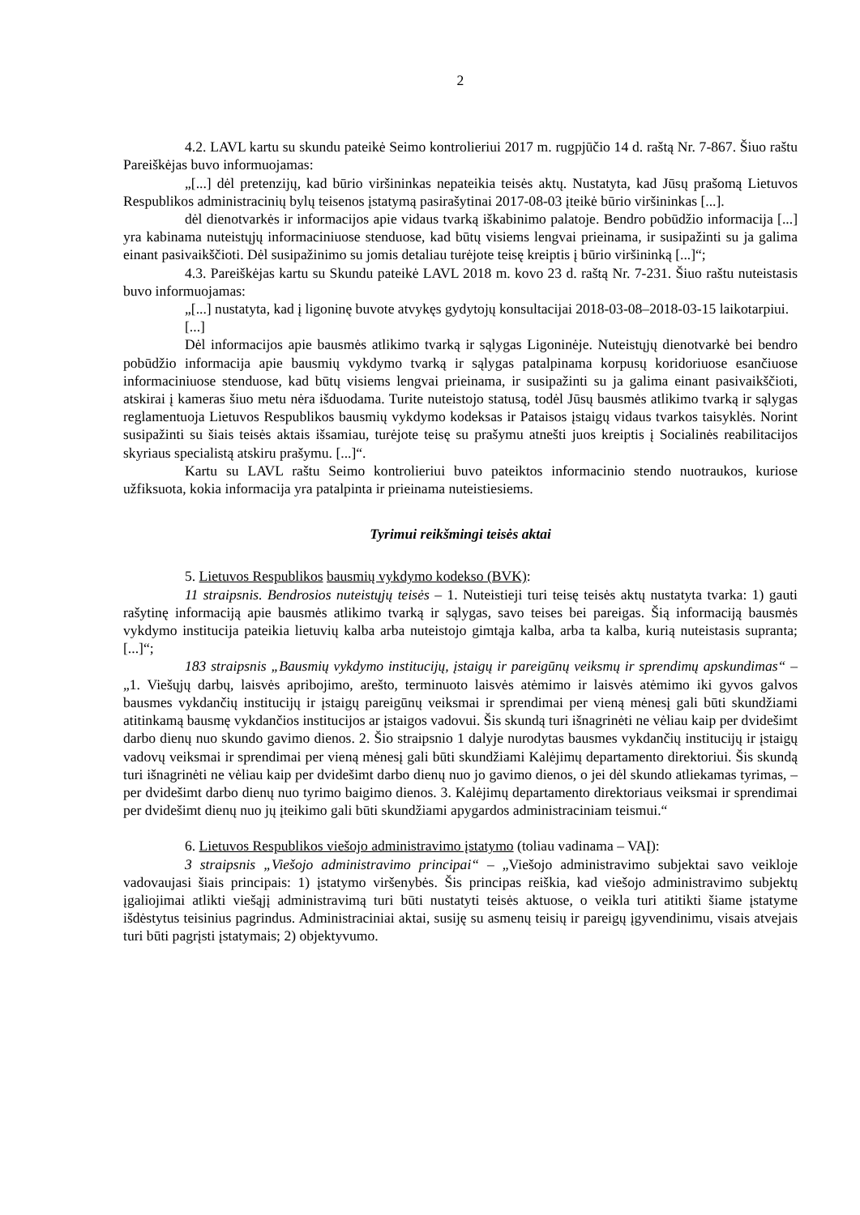2
4.2. LAVL kartu su skundu pateikė Seimo kontrolieriui 2017 m. rugpjūčio 14 d. raštą Nr. 7-867. Šiuo raštu Pareiškėjas buvo informuojamas:
„[...] dėl pretenzijų, kad būrio viršininkas nepateikia teisės aktų. Nustatyta, kad Jūsų prašomą Lietuvos Respublikos administracinių bylų teisenos įstatymą pasirašytinai 2017-08-03 įteikė būrio viršininkas [...].
dėl dienotvarkės ir informacijos apie vidaus tvarką iškabinimo palatoje. Bendro pobūdžio informacija [...] yra kabinama nuteistųjų informaciniuose stenduose, kad būtų visiems lengvai prieinama, ir susipažinti su ja galima einant pasivaikščioti. Dėl susipažinimo su jomis detaliau turėjote teisę kreiptis į būrio viršininką [...]“;
4.3. Pareiškėjas kartu su Skundu pateikė LAVL 2018 m. kovo 23 d. raštą Nr. 7-231. Šiuo raštu nuteistasis buvo informuojamas:
„[...] nustatyta, kad į ligoninę buvote atvykęs gydytojų konsultacijai 2018-03-08–2018-03-15 laikotarpiui.
[...]
Dėl informacijos apie bausmės atlikimo tvarką ir sąlygas Ligoninėje. Nuteistųjų dienotvarkė bei bendro pobūdžio informacija apie bausmių vykdymo tvarką ir sąlygas patalpinama korpusų koridoriuose esančiuose informaciniuose stenduose, kad būtų visiems lengvai prieinama, ir susipažinti su ja galima einant pasivaikščioti, atskirai į kameras šiuo metu nėra išduodama. Turite nuteistojo statusą, todėl Jūsų bausmės atlikimo tvarką ir sąlygas reglamentuoja Lietuvos Respublikos bausmių vykdymo kodeksas ir Pataisos įstaigų vidaus tvarkos taisyklės. Norint susipažinti su šiais teisės aktais išsamiau, turėjote teisę su prašymu atnešti juos kreiptis į Socialinės reabilitacijos skyriaus specialistą atskiru prašymu. [...]“.
Kartu su LAVL raštu Seimo kontrolieriui buvo pateiktos informacinio stendo nuotraukos, kuriose užfiksuota, kokia informacija yra patalpinta ir prieinama nuteistiesiems.
Tyrimui reikšmingi teisės aktai
5. Lietuvos Respublikos bausmių vykdymo kodekso (BVK):
11 straipsnis. Bendrosios nuteistųjų teisės – 1. Nuteistieji turi teisę teisės aktų nustatyta tvarka: 1) gauti rašytinę informaciją apie bausmės atlikimo tvarką ir sąlygas, savo teises bei pareigas. Šią informaciją bausmės vykdymo institucija pateikia lietuvių kalba arba nuteistojo gimtąja kalba, arba ta kalba, kurią nuteistasis supranta; [...]“;
183 straipsnis „Bausmių vykdymo institucijų, įstaigų ir pareigūnų veiksmų ir sprendimų apskundimas“ – „1. Viešųjų darbų, laisvės apribojimo, arešto, terminuoto laisvės atėmimo ir laisvės atėmimo iki gyvos galvos bausmes vykdančių institucijų ir įstaigų pareigūnų veiksmai ir sprendimai per vieną mėnesį gali būti skundžiami atitinkamą bausmę vykdančios institucijos ar įstaigos vadovui. Šis skundą turi išnagrinėti ne vėliau kaip per dvidešimt darbo dienų nuo skundo gavimo dienos. 2. Šio straipsnio 1 dalyje nurodytas bausmes vykdančių institucijų ir įstaigų vadovų veiksmai ir sprendimai per vieną mėnesį gali būti skundžiami Kalėjimų departamento direktoriui. Šis skundą turi išnagrinėti ne vėliau kaip per dvidešimt darbo dienų nuo jo gavimo dienos, o jei dėl skundo atliekamas tyrimas, – per dvidešimt darbo dienų nuo tyrimo baigimo dienos. 3. Kalėjimų departamento direktoriaus veiksmai ir sprendimai per dvidešimt dienų nuo jų įteikimo gali būti skundžiami apygardos administraciniam teismui.“
6. Lietuvos Respublikos viešojo administravimo įstatymo (toliau vadinama – VAĮ):
3 straipsnis „Viešojo administravimo principai“ – „Viešojo administravimo subjektai savo veikloje vadovaujasi šiais principais: 1) įstatymo viršenybės. Šis principas reiškia, kad viešojo administravimo subjektų įgaliojimai atlikti viešąjį administravimą turi būti nustatyti teisės aktuose, o veikla turi atitikti šiame įstatyme išdėstytus teisinius pagrindus. Administraciniai aktai, susiję su asmenų teisių ir pareigų įgyvendinimu, visais atvejais turi būti pagrįsti įstatymais; 2) objektyvumo.